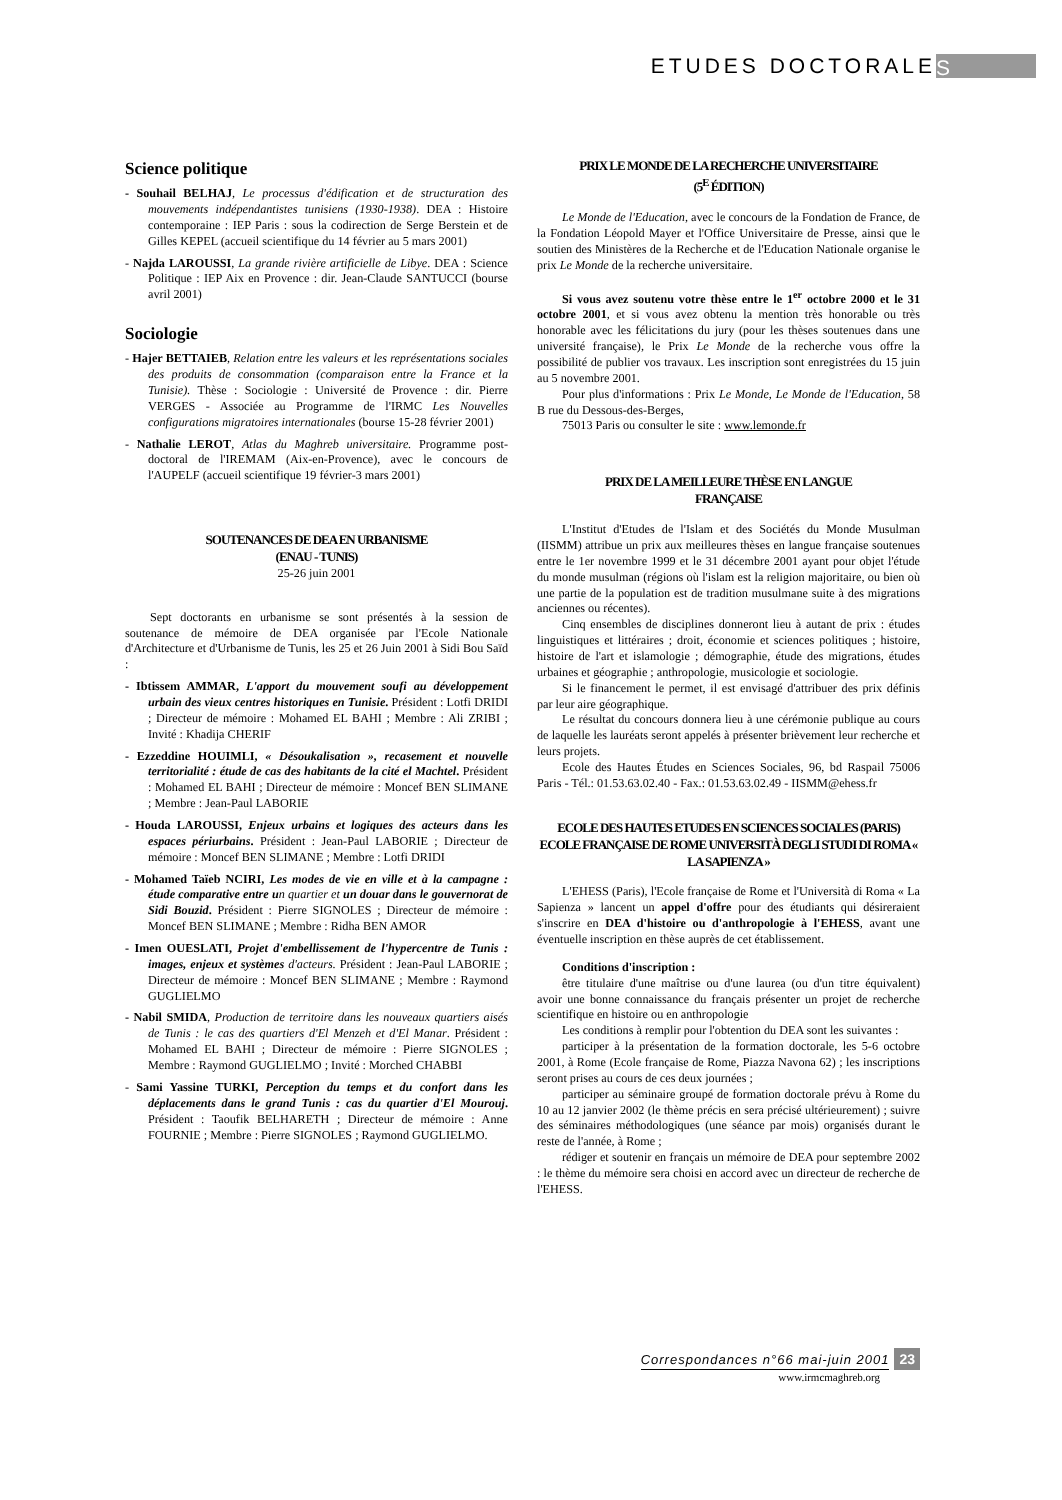ETUDES DOCTORALE S
Science politique
- Souhail BELHAJ, Le processus d'édification et de structuration des mouvements indépendantistes tunisiens (1930-1938). DEA : Histoire contemporaine : IEP Paris : sous la codirection de Serge Berstein et de Gilles KEPEL (accueil scientifique du 14 février au 5 mars 2001)
- Najda LAROUSSI, La grande rivière artificielle de Libye. DEA : Science Politique : IEP Aix en Provence : dir. Jean-Claude SANTUCCI (bourse avril 2001)
Sociologie
- Hajer BETTAIEB, Relation entre les valeurs et les représentations sociales des produits de consommation (comparaison entre la France et la Tunisie). Thèse : Sociologie : Université de Provence : dir. Pierre VERGES - Associée au Programme de l'IRMC Les Nouvelles configurations migratoires internationales (bourse 15-28 février 2001)
- Nathalie LEROT, Atlas du Maghreb universitaire. Programme post-doctoral de l'IREMAM (Aix-en-Provence), avec le concours de l'AUPELF (accueil scientifique 19 février-3 mars 2001)
SOUTENANCES DE DEA EN URBANISME
(ENAU - TUNIS)
25-26 juin 2001
Sept doctorants en urbanisme se sont présentés à la session de soutenance de mémoire de DEA organisée par l'Ecole Nationale d'Architecture et d'Urbanisme de Tunis, les 25 et 26 Juin 2001 à Sidi Bou Saïd :
- Ibtissem AMMAR, L'apport du mouvement soufi au développement urbain des vieux centres historiques en Tunisie. Président : Lotfi DRIDI ; Directeur de mémoire : Mohamed EL BAHI ; Membre : Ali ZRIBI ; Invité : Khadija CHERIF
- Ezzeddine HOUIMLI, « Désoukalisation », recasement et nouvelle territorialité : étude de cas des habitants de la cité el Machtel. Président : Mohamed EL BAHI ; Directeur de mémoire : Moncef BEN SLIMANE ; Membre : Jean-Paul LABORIE
- Houda LAROUSSI, Enjeux urbains et logiques des acteurs dans les espaces périurbains. Président : Jean-Paul LABORIE ; Directeur de mémoire : Moncef BEN SLIMANE ; Membre : Lotfi DRIDI
- Mohamed Taïeb NCIRI, Les modes de vie en ville et à la campagne : étude comparative entre u n quartier et un douar dans le gouvernorat de Sidi Bouzid. Président : Pierre SIGNOLES ; Directeur de mémoire : Moncef BEN SLIMANE ; Membre : Ridha BEN AMOR
- Imen OUESLATI, Projet d'embellissement de l'hypercentre de Tunis : images, enjeux et systèmes d'acteurs. Président : Jean-Paul LABORIE ; Directeur de mémoire : Moncef BEN SLIMANE ; Membre : Raymond GUGLIELMO
- Nabil SMIDA, Production de territoire dans les nouveaux quartiers aisés de Tunis : le cas des quartiers d'El Menzeh et d'El Manar. Président : Mohamed EL BAHI ; Directeur de mémoire : Pierre SIGNOLES ; Membre : Raymond GUGLIELMO ; Invité : Morched CHABBI
- Sami Yassine TURKI, Perception du temps et du confort dans les déplacements dans le grand Tunis : cas du quartier d'El Mourouj. Président : Taoufik BELHARETH ; Directeur de mémoire : Anne FOURNIE ; Membre : Pierre SIGNOLES ; Raymond GUGLIELMO.
PRIX LE MONDE DE LA RECHERCHE UNIVERSITAIRE
(5<sup>E</sup> ÉDITION)
Le Monde de l'Education, avec le concours de la Fondation de France, de la Fondation Léopold Mayer et l'Office Universitaire de Presse, ainsi que le soutien des Ministères de la Recherche et de l'Education Nationale organise le prix Le Monde de la recherche universitaire.
Si vous avez soutenu votre thèse entre le 1<sup>er</sup> octobre 2000 et le 31 octobre 2001, et si vous avez obtenu la mention très honorable ou très honorable avec les félicitations du jury (pour les thèses soutenues dans une université française), le Prix Le Monde de la recherche vous offre la possibilité de publier vos travaux. Les inscription sont enregistrées du 15 juin au 5 novembre 2001.
Pour plus d'informations : Prix Le Monde, Le Monde de l'Education, 58 B rue du Dessous-des-Berges,
75013 Paris ou consulter le site : www.lemonde.fr
PRIX DE LA MEILLEURE THÈSE EN LANGUE
FRANÇAISE
L'Institut d'Etudes de l'Islam et des Sociétés du Monde Musulman (IISMM) attribue un prix aux meilleures thèses en langue française soutenues entre le 1er novembre 1999 et le 31 décembre 2001 ayant pour objet l'étude du monde musulman (régions où l'islam est la religion majoritaire, ou bien où une partie de la population est de tradition musulmane suite à des migrations anciennes ou récentes).
Cinq ensembles de disciplines donneront lieu à autant de prix : études linguistiques et littéraires ; droit, économie et sciences politiques ; histoire, histoire de l'art et islamologie ; démographie, étude des migrations, études urbaines et géographie ; anthropologie, musicologie et sociologie.
Si le financement le permet, il est envisagé d'attribuer des prix définis par leur aire géographique.
Le résultat du concours donnera lieu à une cérémonie publique au cours de laquelle les lauréats seront appelés à présenter brièvement leur recherche et leurs projets.
Ecole des Hautes Études en Sciences Sociales, 96, bd Raspail 75006 Paris - Tél.: 01.53.63.02.40 - Fax.: 01.53.63.02.49 - IISMM@ehess.fr
ECOLE DES HAUTES ETUDES EN SCIENCES SOCIALES (PARIS) ECOLE FRANÇAISE DE ROME UNIVERSITÀ DEGLI STUDI DI ROMA « LA SAPIENZA »
L'EHESS (Paris), l'Ecole française de Rome et l'Università di Roma « La Sapienza » lancent un appel d'offre pour des étudiants qui désireraient s'inscrire en DEA d'histoire ou d'anthropologie à l'EHESS, avant une éventuelle inscription en thèse auprès de cet établissement.
Conditions d'inscription :
être titulaire d'une maîtrise ou d'une laurea (ou d'un titre équivalent) avoir une bonne connaissance du français présenter un projet de recherche scientifique en histoire ou en anthropologie
Les conditions à remplir pour l'obtention du DEA sont les suivantes :
participer à la présentation de la formation doctorale, les 5-6 octobre 2001, à Rome (Ecole française de Rome, Piazza Navona 62) ; les inscriptions seront prises au cours de ces deux journées ;
participer au séminaire groupé de formation doctorale prévu à Rome du 10 au 12 janvier 2002 (le thème précis en sera précisé ultérieurement) ; suivre des séminaires méthodologiques (une séance par mois) organisés durant le reste de l'année, à Rome ;
rédiger et soutenir en français un mémoire de DEA pour septembre 2002 : le thème du mémoire sera choisi en accord avec un directeur de recherche de l'EHESS.
Correspondances n°66 mai-juin 2001 23
www.irmcmaghreb.org